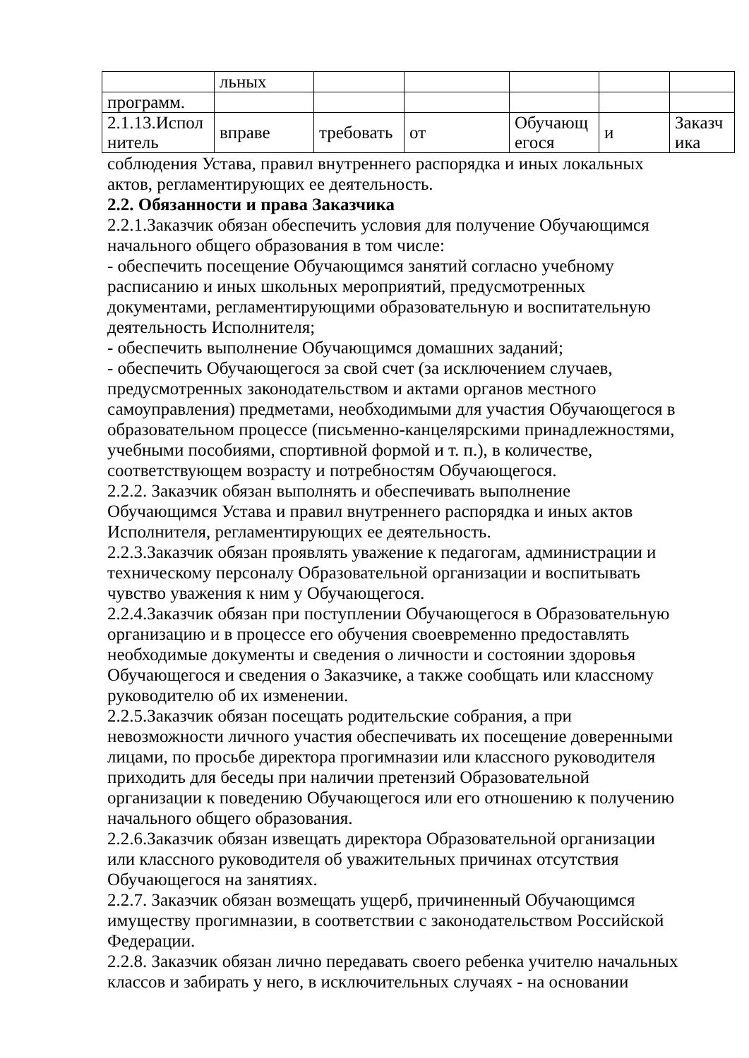| | льных | | | | | |
| программ. | | | | | | |
| 2.1.13.Испол нитель | вправе | требовать | от | Обучающ егося | и | Заказч ика |
соблюдения Устава, правил внутреннего распорядка и иных локальных актов, регламентирующих ее деятельность.
2.2. Обязанности и права Заказчика
2.2.1.Заказчик обязан обеспечить условия для получение Обучающимся начального общего образования в том числе:
- обеспечить посещение Обучающимся занятий согласно учебному расписанию и иных школьных мероприятий, предусмотренных документами, регламентирующими образовательную и воспитательную деятельность Исполнителя;
- обеспечить выполнение Обучающимся домашних заданий;
- обеспечить Обучающегося за свой счет (за исключением случаев, предусмотренных законодательством и актами органов местного самоуправления) предметами, необходимыми для участия Обучающегося в образовательном процессе (письменно-канцелярскими принадлежностями, учебными пособиями, спортивной формой и т. п.), в количестве, соответствующем возрасту и потребностям Обучающегося.
2.2.2. Заказчик обязан выполнять и обеспечивать выполнение Обучающимся Устава и правил внутреннего распорядка и иных актов Исполнителя, регламентирующих ее деятельность.
2.2.3.Заказчик обязан проявлять уважение к педагогам, администрации и техническому персоналу Образовательной организации и воспитывать чувство уважения к ним у Обучающегося.
2.2.4.Заказчик обязан при поступлении Обучающегося в Образовательную организацию и в процессе его обучения своевременно предоставлять необходимые документы и сведения о личности и состоянии здоровья Обучающегося и сведения о Заказчике, а также сообщать или классному руководителю об их изменении.
2.2.5.Заказчик обязан посещать родительские собрания, а при невозможности личного участия обеспечивать их посещение доверенными лицами, по просьбе директора прогимназии или классного руководителя приходить для беседы при наличии претензий Образовательной организации к поведению Обучающегося или его отношению к получению начального общего образования.
2.2.6.Заказчик обязан извещать директора Образовательной организации или классного руководителя об уважительных причинах отсутствия Обучающегося на занятиях.
2.2.7. Заказчик обязан возмещать ущерб, причиненный Обучающимся имуществу прогимназии, в соответствии с законодательством Российской Федерации.
2.2.8. Заказчик обязан лично передавать своего ребенка учителю начальных классов и забирать у него, в исключительных случаях - на основании